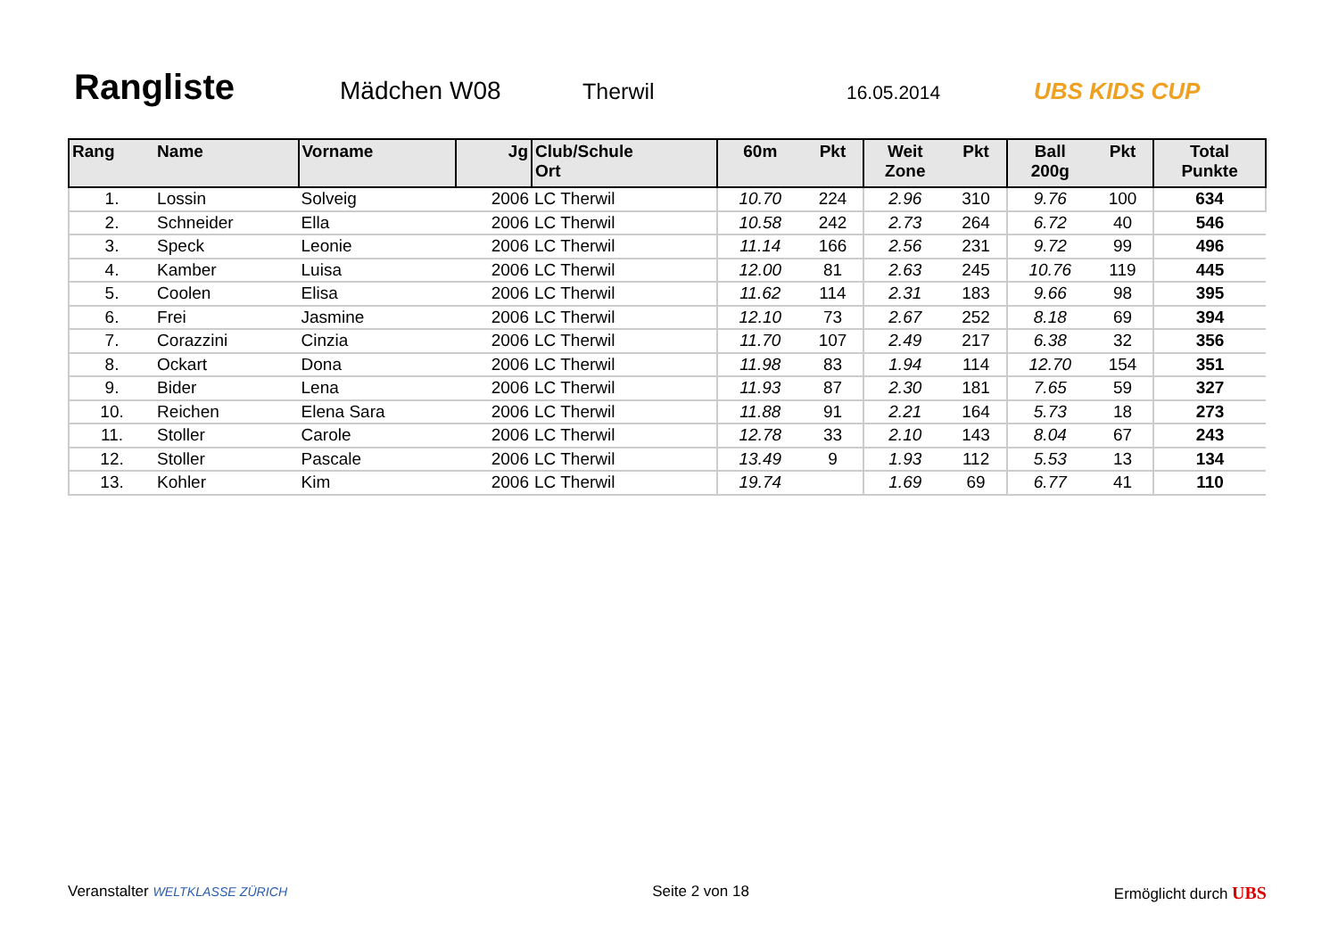Rangliste Mädchen W08 Therwil 16.05.2014 UBS KIDS CUP
| Rang | Name | Vorname | Jg | Club/Schule Ort | 60m | Pkt | Weit Zone | Pkt | Ball 200g | Pkt | Total Punkte |
| --- | --- | --- | --- | --- | --- | --- | --- | --- | --- | --- | --- |
| 1. | Lossin | Solveig | 2006 | LC Therwil | 10.70 | 224 | 2.96 | 310 | 9.76 | 100 | 634 |
| 2. | Schneider | Ella | 2006 | LC Therwil | 10.58 | 242 | 2.73 | 264 | 6.72 | 40 | 546 |
| 3. | Speck | Leonie | 2006 | LC Therwil | 11.14 | 166 | 2.56 | 231 | 9.72 | 99 | 496 |
| 4. | Kamber | Luisa | 2006 | LC Therwil | 12.00 | 81 | 2.63 | 245 | 10.76 | 119 | 445 |
| 5. | Coolen | Elisa | 2006 | LC Therwil | 11.62 | 114 | 2.31 | 183 | 9.66 | 98 | 395 |
| 6. | Frei | Jasmine | 2006 | LC Therwil | 12.10 | 73 | 2.67 | 252 | 8.18 | 69 | 394 |
| 7. | Corazzini | Cinzia | 2006 | LC Therwil | 11.70 | 107 | 2.49 | 217 | 6.38 | 32 | 356 |
| 8. | Ockart | Dona | 2006 | LC Therwil | 11.98 | 83 | 1.94 | 114 | 12.70 | 154 | 351 |
| 9. | Bider | Lena | 2006 | LC Therwil | 11.93 | 87 | 2.30 | 181 | 7.65 | 59 | 327 |
| 10. | Reichen | Elena Sara | 2006 | LC Therwil | 11.88 | 91 | 2.21 | 164 | 5.73 | 18 | 273 |
| 11. | Stoller | Carole | 2006 | LC Therwil | 12.78 | 33 | 2.10 | 143 | 8.04 | 67 | 243 |
| 12. | Stoller | Pascale | 2006 | LC Therwil | 13.49 | 9 | 1.93 | 112 | 5.53 | 13 | 134 |
| 13. | Kohler | Kim | 2006 | LC Therwil | 19.74 | | 1.69 | 69 | 6.77 | 41 | 110 |
Veranstalter WELTKLASSE ZÜRICH Seite 2 von 18 Ermöglicht durch UBS